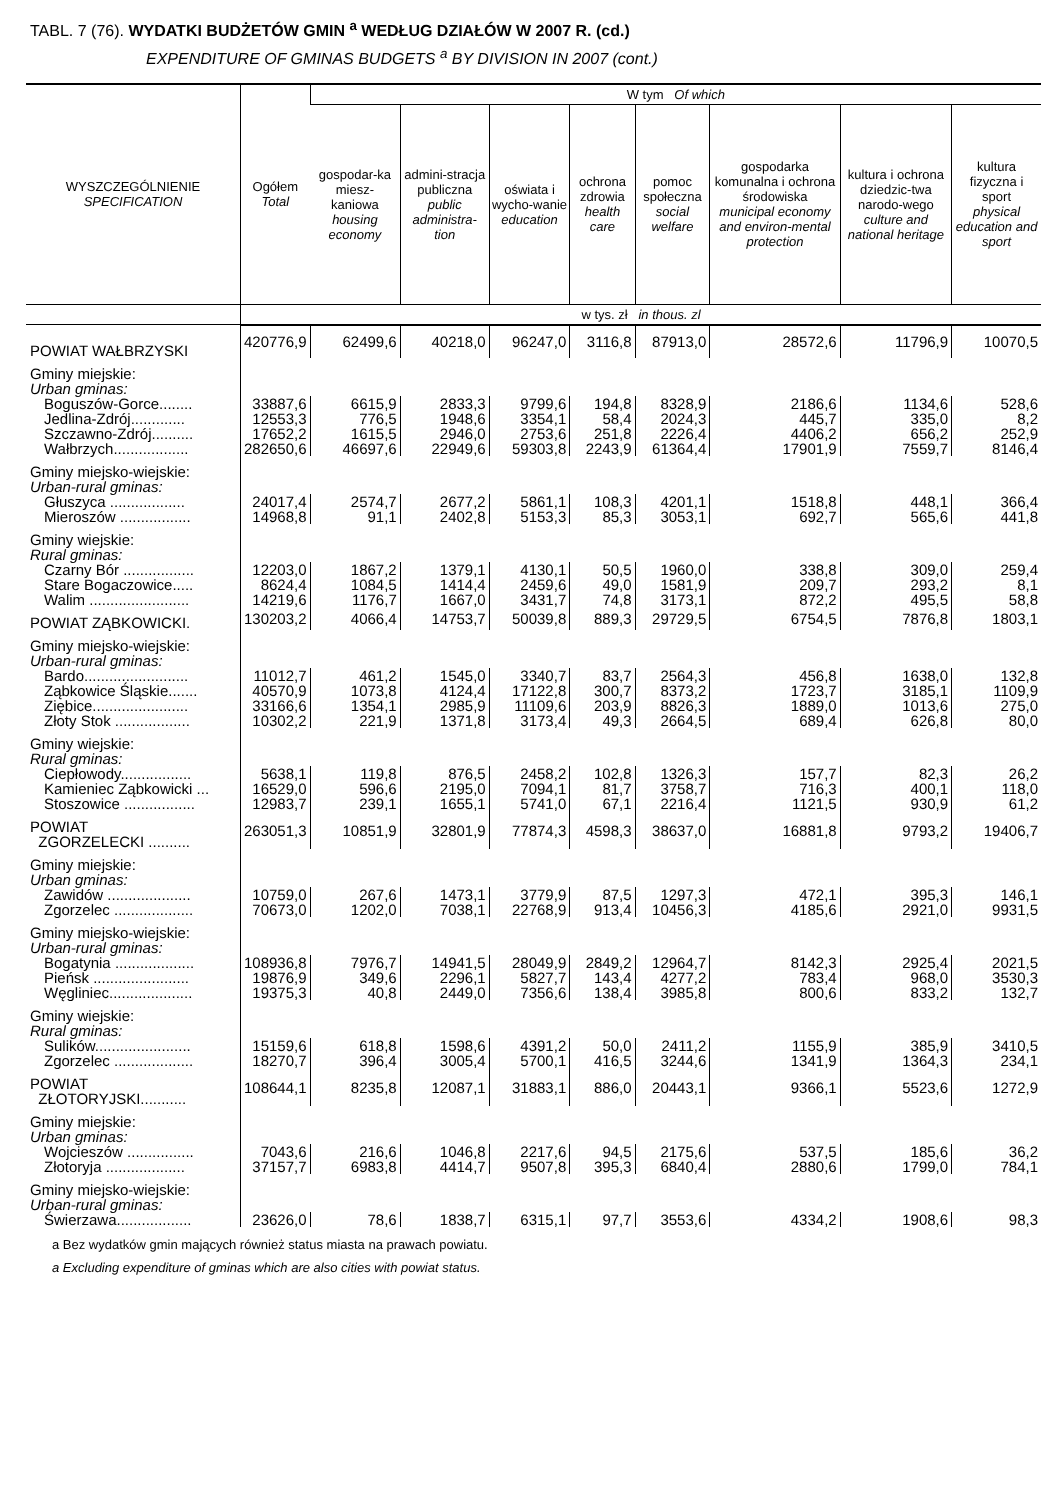TABL. 7 (76). WYDATKI BUDŻETÓW GMIN <sup>a</sup> WEDŁUG DZIAŁÓW W 2007 R. (cd.)
EXPENDITURE OF GMINAS BUDGETS <sup>a</sup> BY DIVISION IN 2007 (cont.)
| WYSZCZEGÓLNIENIE SPECIFICATION | Ogółem Total | W tym Of which | | | | | | | |
| --- | --- | --- | --- | --- | --- | --- | --- | --- | --- |
| | | gospodar-ka miesz-kaniowa housing economy | admini-stracja publiczna public administra-tion | oświata i wycho-wanie education | ochrona zdrowia health care | pomoc społeczna social welfare | gospodarka komunalna i ochrona środowiska municipal economy and environ-mental protection | kultura i ochrona dziedzic-twa narodo-wego culture and national heritage | kultura fizyczna i sport physical education and sport |
| | w tys. zł in thous. zl | | | | | | | | |
| POWIAT WAŁBRZYSKI | 420776,9 | 62499,6 | 40218,0 | 96247,0 | 3116,8 | 87913,0 | 28572,6 | 11796,9 | 10070,5 |
| Gminy miejskie: Urban gminas: | | | | | | | | | |
| Boguszów-Gorce........ | 33887,6 | 6615,9 | 2833,3 | 9799,6 | 194,8 | 8328,9 | 2186,6 | 1134,6 | 528,6 |
| Jedlina-Zdrój............. | 12553,3 | 776,5 | 1948,6 | 3354,1 | 58,4 | 2024,3 | 445,7 | 335,0 | 8,2 |
| Szczawno-Zdrój.......... | 17652,2 | 1615,5 | 2946,0 | 2753,6 | 251,8 | 2226,4 | 4406,2 | 656,2 | 252,9 |
| Wałbrzych.................. | 282650,6 | 46697,6 | 22949,6 | 59303,8 | 2243,9 | 61364,4 | 17901,9 | 7559,7 | 8146,4 |
| Gminy miejsko-wiejskie: Urban-rural gminas: | | | | | | | | | |
| Głuszyca .................. | 24017,4 | 2574,7 | 2677,2 | 5861,1 | 108,3 | 4201,1 | 1518,8 | 448,1 | 366,4 |
| Mieroszów ................. | 14968,8 | 91,1 | 2402,8 | 5153,3 | 85,3 | 3053,1 | 692,7 | 565,6 | 441,8 |
| Gminy wiejskie: Rural gminas: | | | | | | | | | |
| Czarny Bór ................. | 12203,0 | 1867,2 | 1379,1 | 4130,1 | 50,5 | 1960,0 | 338,8 | 309,0 | 259,4 |
| Stare Bogaczowice..... | 8624,4 | 1084,5 | 1414,4 | 2459,6 | 49,0 | 1581,9 | 209,7 | 293,2 | 8,1 |
| Walim ........................ | 14219,6 | 1176,7 | 1667,0 | 3431,7 | 74,8 | 3173,1 | 872,2 | 495,5 | 58,8 |
| POWIAT ZĄBKOWICKI. | 130203,2 | 4066,4 | 14753,7 | 50039,8 | 889,3 | 29729,5 | 6754,5 | 7876,8 | 1803,1 |
| Gminy miejsko-wiejskie: Urban-rural gminas: | | | | | | | | | |
| Bardo......................... | 11012,7 | 461,2 | 1545,0 | 3340,7 | 83,7 | 2564,3 | 456,8 | 1638,0 | 132,8 |
| Ząbkowice Śląskie....... | 40570,9 | 1073,8 | 4124,4 | 17122,8 | 300,7 | 8373,2 | 1723,7 | 3185,1 | 1109,9 |
| Ziębice....................... | 33166,6 | 1354,1 | 2985,9 | 11109,6 | 203,9 | 8826,3 | 1889,0 | 1013,6 | 275,0 |
| Złoty Stok .................. | 10302,2 | 221,9 | 1371,8 | 3173,4 | 49,3 | 2664,5 | 689,4 | 626,8 | 80,0 |
| Gminy wiejskie: Rural gminas: | | | | | | | | | |
| Ciepłowody................. | 5638,1 | 119,8 | 876,5 | 2458,2 | 102,8 | 1326,3 | 157,7 | 82,3 | 26,2 |
| Kamieniec Ząbkowicki ... | 16529,0 | 596,6 | 2195,0 | 7094,1 | 81,7 | 3758,7 | 716,3 | 400,1 | 118,0 |
| Stoszowice ................. | 12983,7 | 239,1 | 1655,1 | 5741,0 | 67,1 | 2216,4 | 1121,5 | 930,9 | 61,2 |
| POWIAT ZGORZELECKI .......... | 263051,3 | 10851,9 | 32801,9 | 77874,3 | 4598,3 | 38637,0 | 16881,8 | 9793,2 | 19406,7 |
| Gminy miejskie: Urban gminas: | | | | | | | | | |
| Zawidów .................... | 10759,0 | 267,6 | 1473,1 | 3779,9 | 87,5 | 1297,3 | 472,1 | 395,3 | 146,1 |
| Zgorzelec ................... | 70673,0 | 1202,0 | 7038,1 | 22768,9 | 913,4 | 10456,3 | 4185,6 | 2921,0 | 9931,5 |
| Gminy miejsko-wiejskie: Urban-rural gminas: | | | | | | | | | |
| Bogatynia ................... | 108936,8 | 7976,7 | 14941,5 | 28049,9 | 2849,2 | 12964,7 | 8142,3 | 2925,4 | 2021,5 |
| Pieńsk ....................... | 19876,9 | 349,6 | 2296,1 | 5827,7 | 143,4 | 4277,2 | 783,4 | 968,0 | 3530,3 |
| Węgliniec.................... | 19375,3 | 40,8 | 2449,0 | 7356,6 | 138,4 | 3985,8 | 800,6 | 833,2 | 132,7 |
| Gminy wiejskie: Rural gminas: | | | | | | | | | |
| Sulików....................... | 15159,6 | 618,8 | 1598,6 | 4391,2 | 50,0 | 2411,2 | 1155,9 | 385,9 | 3410,5 |
| Zgorzelec ................... | 18270,7 | 396,4 | 3005,4 | 5700,1 | 416,5 | 3244,6 | 1341,9 | 1364,3 | 234,1 |
| POWIAT ZŁOTORYJSKI........... | 108644,1 | 8235,8 | 12087,1 | 31883,1 | 886,0 | 20443,1 | 9366,1 | 5523,6 | 1272,9 |
| Gminy miejskie: Urban gminas: | | | | | | | | | |
| Wojcieszów ................ | 7043,6 | 216,6 | 1046,8 | 2217,6 | 94,5 | 2175,6 | 537,5 | 185,6 | 36,2 |
| Złotoryja ................... | 37157,7 | 6983,8 | 4414,7 | 9507,8 | 395,3 | 6840,4 | 2880,6 | 1799,0 | 784,1 |
| Gminy miejsko-wiejskie: Urban-rural gminas: | | | | | | | | | |
| Świerzawa.................. | 23626,0 | 78,6 | 1838,7 | 6315,1 | 97,7 | 3553,6 | 4334,2 | 1908,6 | 98,3 |
a Bez wydatków gmin mających również status miasta na prawach powiatu.
a Excluding expenditure of gminas which are also cities with powiat status.